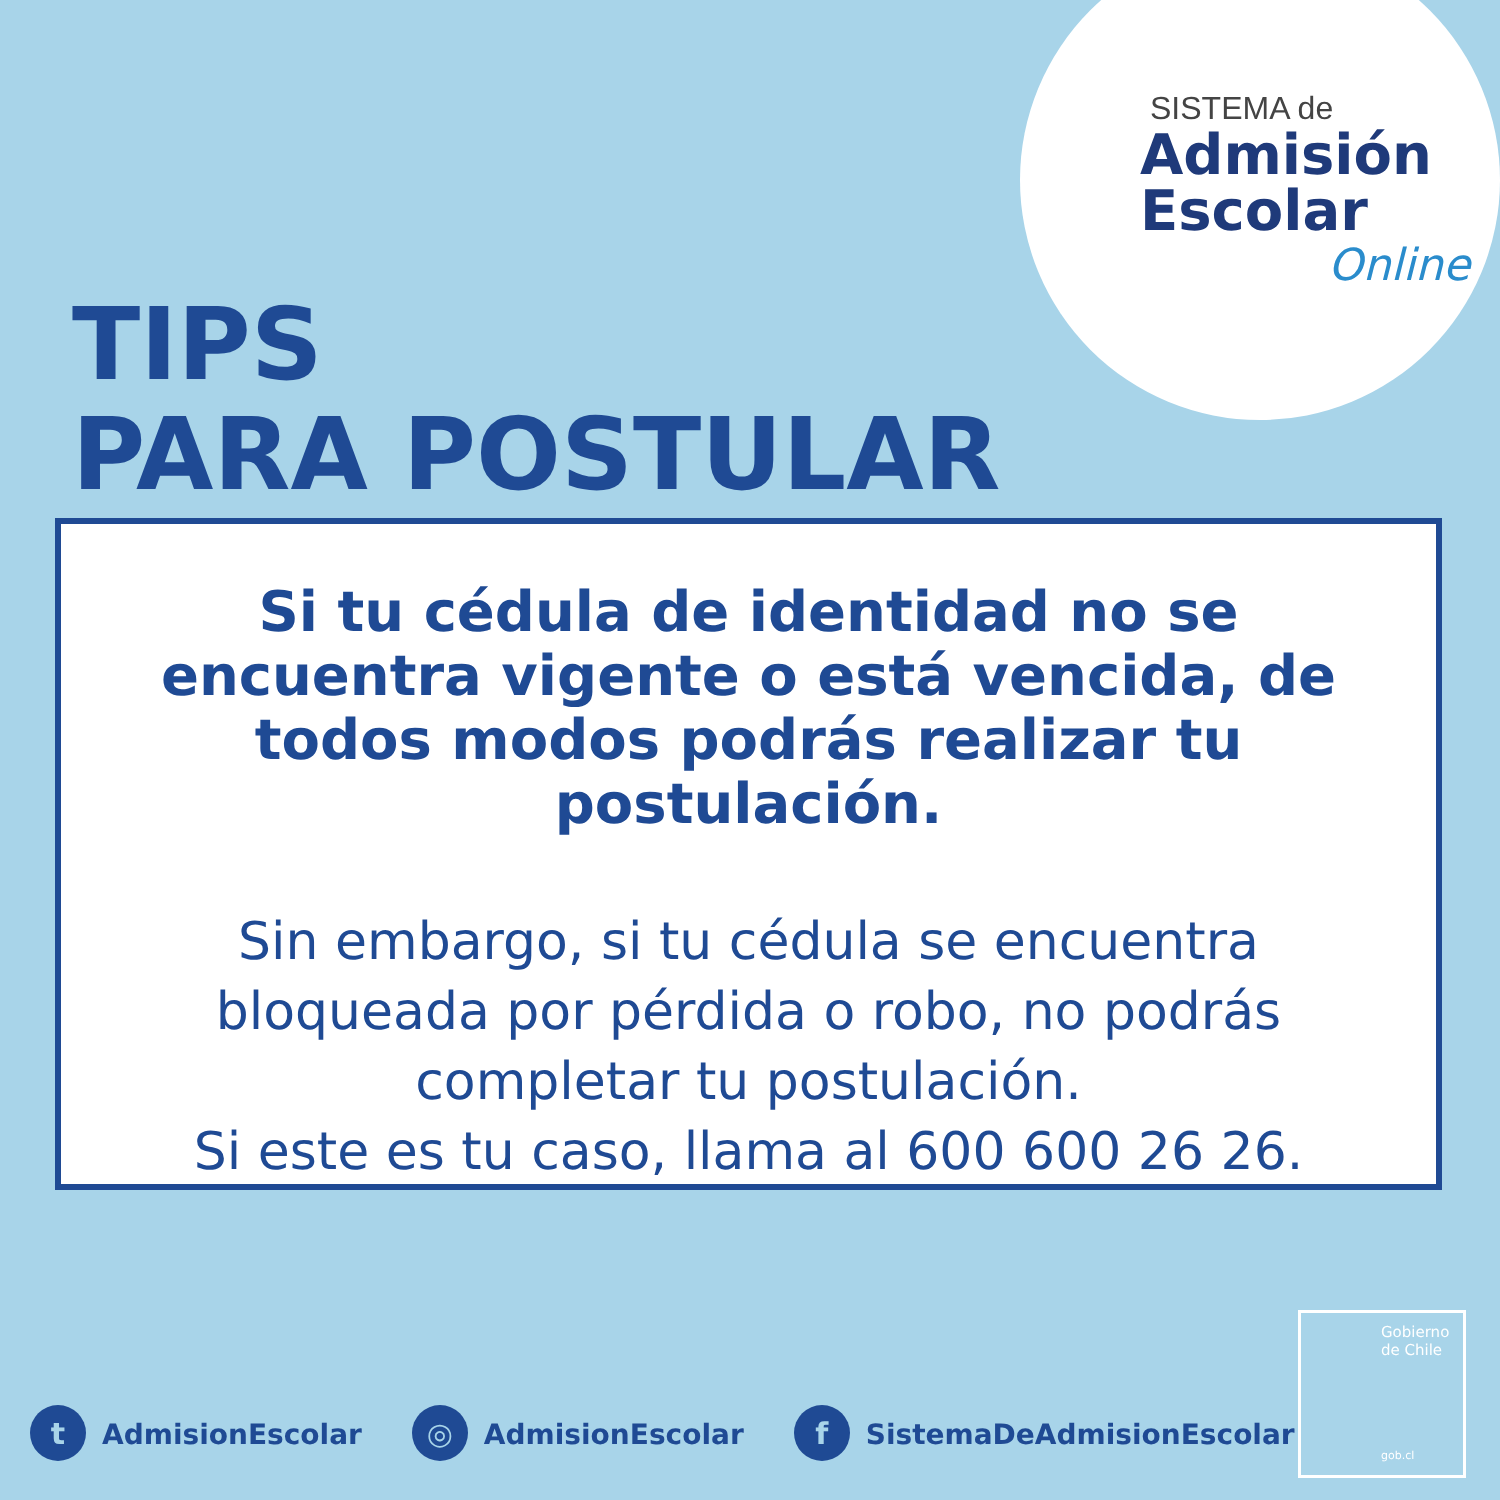SISTEMA de
Admisión
Escolar
Online
TIPS
PARA POSTULAR
Si tu cédula de identidad no se encuentra vigente o está vencida, de todos modos podrás realizar tu postulación.
Sin embargo, si tu cédula se encuentra bloqueada por pérdida o robo, no podrás completar tu postulación.
Si este es tu caso, llama al 600 600 26 26.
t AdmisionEscolar ◎ AdmisionEscolar f SistemaDeAdmisionEscolar
Gobierno
de Chile
gob.cl